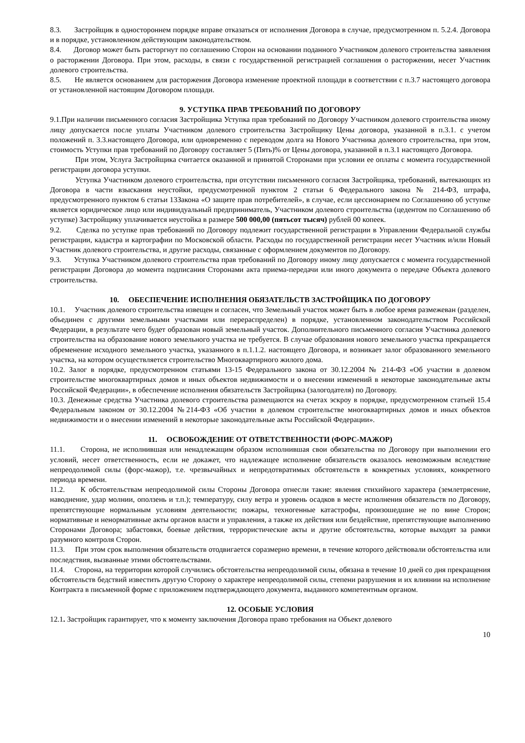8.3. Застройщик в одностороннем порядке вправе отказаться от исполнения Договора в случае, предусмотренном п. 5.2.4. Договора и в порядке, установленном действующим законодательством.
8.4. Договор может быть расторгнут по соглашению Сторон на основании поданного Участником долевого строительства заявления о расторжении Договора. При этом, расходы, в связи с государственной регистрацией соглашения о расторжении, несет Участник долевого строительства.
8.5. Не является основанием для расторжения Договора изменение проектной площади в соответствии с п.3.7 настоящего договора от установленной настоящим Договором площади.
9. УСТУПКА ПРАВ ТРЕБОВАНИЙ ПО ДОГОВОРУ
9.1.При наличии письменного согласия Застройщика Уступка прав требований по Договору Участником долевого строительства иному лицу допускается после уплаты Участником долевого строительства Застройщику Цены договора, указанной в п.3.1. с учетом положений п. 3.3.настоящего Договора, или одновременно с переводом долга на Нового Участника долевого строительства, при этом, стоимость Уступки прав требований по Договору составляет 5 (Пять)% от Цены договора, указанной в п.3.1 настоящего Договора.
При этом, Услуга Застройщика считается оказанной и принятой Сторонами при условии ее оплаты с момента государственной регистрации договора уступки.
Уступка Участником долевого строительства, при отсутствии письменного согласия Застройщика, требований, вытекающих из Договора в части взыскания неустойки, предусмотренной пунктом 2 статьи 6 Федерального закона № 214-ФЗ, штрафа, предусмотренного пунктом 6 статьи 13Закона «О защите прав потребителей», в случае, если цессионарием по Соглашению об уступке является юридическое лицо или индивидуальный предприниматель, Участником долевого строительства (цедентом по Соглашению об уступке) Застройщику уплачивается неустойка в размере 500 000,00 (пятьсот тысяч) рублей 00 копеек.
9.2. Сделка по уступке прав требований по Договору подлежит государственной регистрации в Управлении Федеральной службы регистрации, кадастра и картографии по Московской области. Расходы по государственной регистрации несет Участник и/или Новый Участник долевого строительства, и другие расходы, связанные с оформлением документов по Договору.
9.3. Уступка Участником долевого строительства прав требований по Договору иному лицу допускается с момента государственной регистрации Договора до момента подписания Сторонами акта приема-передачи или иного документа о передаче Объекта долевого строительства.
10. ОБЕСПЕЧЕНИЕ ИСПОЛНЕНИЯ ОБЯЗАТЕЛЬСТВ ЗАСТРОЙЩИКА ПО ДОГОВОРУ
10.1. Участник долевого строительства извещен и согласен, что Земельный участок может быть в любое время размежеван (разделен, объединен с другими земельными участками или перераспределен) в порядке, установленном законодательством Российской Федерации, в результате чего будет образован новый земельный участок. Дополнительного письменного согласия Участника долевого строительства на образование нового земельного участка не требуется. В случае образования нового земельного участка прекращается обременение исходного земельного участка, указанного в п.1.1.2. настоящего Договора, и возникает залог образованного земельного участка, на котором осуществляется строительство Многоквартирного жилого дома.
10.2. Залог в порядке, предусмотренном статьями 13-15 Федерального закона от 30.12.2004 № 214-ФЗ «Об участии в долевом строительстве многоквартирных домов и иных объектов недвижимости и о внесении изменений в некоторые законодательные акты Российской Федерации», в обеспечение исполнения обязательств Застройщика (залогодателя) по Договору.
10.3. Денежные средства Участника долевого строительства размещаются на счетах эскроу в порядке, предусмотренном статьей 15.4 Федеральным законом от 30.12.2004 №214-ФЗ «Об участии в долевом строительстве многоквартирных домов и иных объектов недвижимости и о внесении изменений в некоторые законодательные акты Российской Федерации».
11. ОСВОБОЖДЕНИЕ ОТ ОТВЕТСТВЕННОСТИ (ФОРС-МАЖОР)
11.1. Сторона, не исполнившая или ненадлежащим образом исполнившая свои обязательства по Договору при выполнении его условий, несет ответственность, если не докажет, что надлежащее исполнение обязательств оказалось невозможным вследствие непреодолимой силы (форс-мажор), т.е. чрезвычайных и непредотвратимых обстоятельств в конкретных условиях, конкретного периода времени.
11.2. К обстоятельствам непреодолимой силы Стороны Договора отнесли такие: явления стихийного характера (землетрясение, наводнение, удар молнии, оползень и т.п.); температуру, силу ветра и уровень осадков в месте исполнения обязательств по Договору, препятствующие нормальным условиям деятельности; пожары, техногенные катастрофы, произошедшие не по вине Сторон; нормативные и ненормативные акты органов власти и управления, а также их действия или бездействие, препятствующие выполнению Сторонами Договора; забастовки, боевые действия, террористические акты и другие обстоятельства, которые выходят за рамки разумного контроля Сторон.
11.3. При этом срок выполнения обязательств отодвигается соразмерно времени, в течение которого действовали обстоятельства или последствия, вызванные этими обстоятельствами.
11.4. Сторона, на территории которой случились обстоятельства непреодолимой силы, обязана в течение 10 дней со дня прекращения обстоятельств бедствий известить другую Сторону о характере непреодолимой силы, степени разрушения и их влиянии на исполнение Контракта в письменной форме с приложением подтверждающего документа, выданного компетентным органом.
12. ОСОБЫЕ УСЛОВИЯ
12.1. Застройщик гарантирует, что к моменту заключения Договора право требования на Объект долевого
10